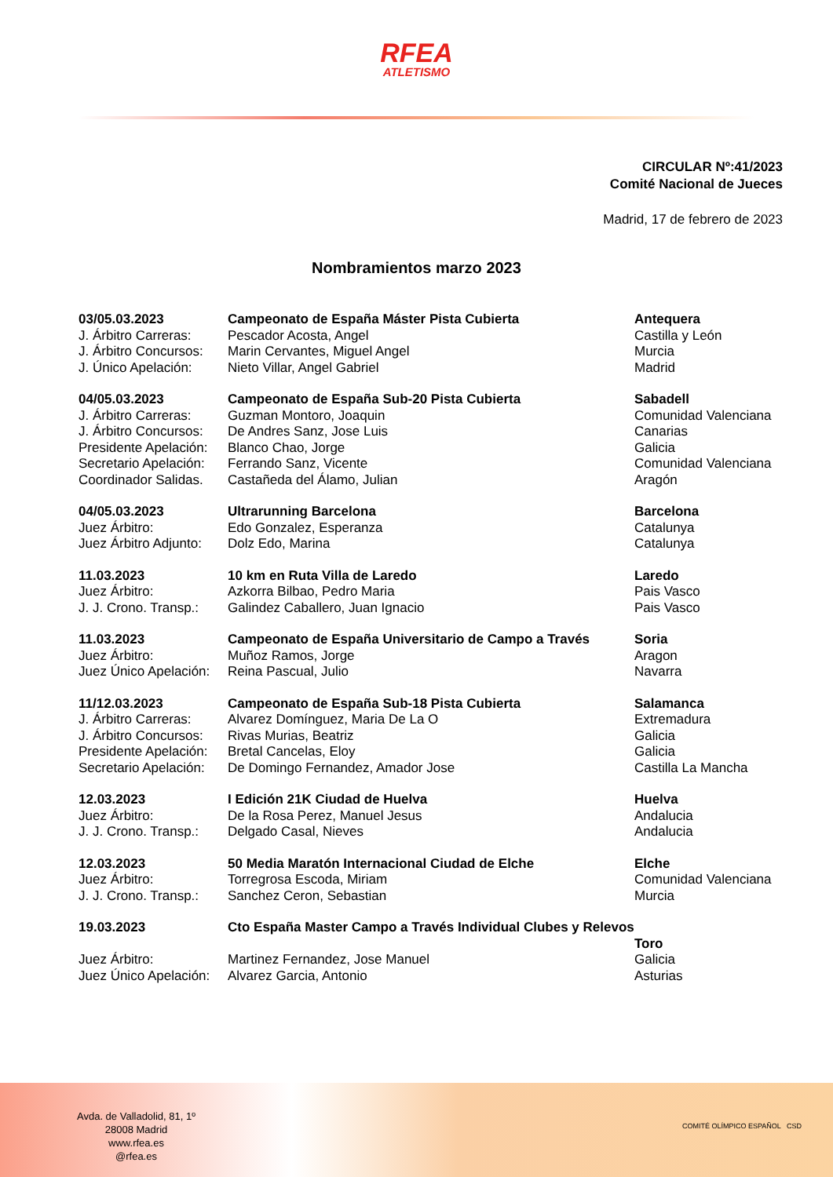RFEA
ATLETISMO
CIRCULAR Nº:41/2023
Comité Nacional de Jueces
Madrid, 17 de febrero de 2023
Nombramientos marzo 2023
| 03/05.03.2023 | Campeonato de España Máster Pista Cubierta | Antequera |
| J. Árbitro Carreras: | Pescador Acosta, Angel | Castilla y León |
| J. Árbitro Concursos: | Marin Cervantes, Miguel Angel | Murcia |
| J. Único Apelación: | Nieto Villar, Angel Gabriel | Madrid |
| 04/05.03.2023 | Campeonato de España Sub-20 Pista Cubierta | Sabadell |
| J. Árbitro Carreras: | Guzman Montoro, Joaquin | Comunidad Valenciana |
| J. Árbitro Concursos: | De Andres Sanz, Jose Luis | Canarias |
| Presidente Apelación: | Blanco Chao, Jorge | Galicia |
| Secretario Apelación: | Ferrando Sanz, Vicente | Comunidad Valenciana |
| Coordinador Salidas. | Castañeda del Álamo, Julian | Aragón |
| 04/05.03.2023 | Ultrarunning Barcelona | Barcelona |
| Juez Árbitro: | Edo Gonzalez, Esperanza | Catalunya |
| Juez Árbitro Adjunto: | Dolz Edo, Marina | Catalunya |
| 11.03.2023 | 10 km en Ruta Villa de Laredo | Laredo |
| Juez Árbitro: | Azkorra Bilbao, Pedro Maria | Pais Vasco |
| J. J. Crono. Transp.: | Galindez Caballero, Juan Ignacio | Pais Vasco |
| 11.03.2023 | Campeonato de España Universitario de Campo a Través | Soria |
| Juez Árbitro: | Muñoz Ramos, Jorge | Aragon |
| Juez Único Apelación: | Reina Pascual, Julio | Navarra |
| 11/12.03.2023 | Campeonato de España Sub-18 Pista Cubierta | Salamanca |
| J. Árbitro Carreras: | Alvarez Domínguez, Maria De La O | Extremadura |
| J. Árbitro Concursos: | Rivas Murias, Beatriz | Galicia |
| Presidente Apelación: | Bretal Cancelas, Eloy | Galicia |
| Secretario Apelación: | De Domingo Fernandez, Amador Jose | Castilla La Mancha |
| 12.03.2023 | I Edición 21K Ciudad de Huelva | Huelva |
| Juez Árbitro: | De la Rosa Perez, Manuel Jesus | Andalucia |
| J. J. Crono. Transp.: | Delgado Casal, Nieves | Andalucia |
| 12.03.2023 | 50 Media Maratón Internacional Ciudad de Elche | Elche |
| Juez Árbitro: | Torregrosa Escoda, Miriam | Comunidad Valenciana |
| J. J. Crono. Transp.: | Sanchez Ceron, Sebastian | Murcia |
| 19.03.2023 | Cto España Master Campo a Través Individual Clubes y Relevos | Toro |
| Juez Árbitro: | Martinez Fernandez, Jose Manuel | Galicia |
| Juez Único Apelación: | Alvarez Garcia, Antonio | Asturias |
Avda. de Valladolid, 81, 1º
28008 Madrid
www.rfea.es
@rfea.es
COMITÉ OLÍMPICO ESPAÑOL CSD